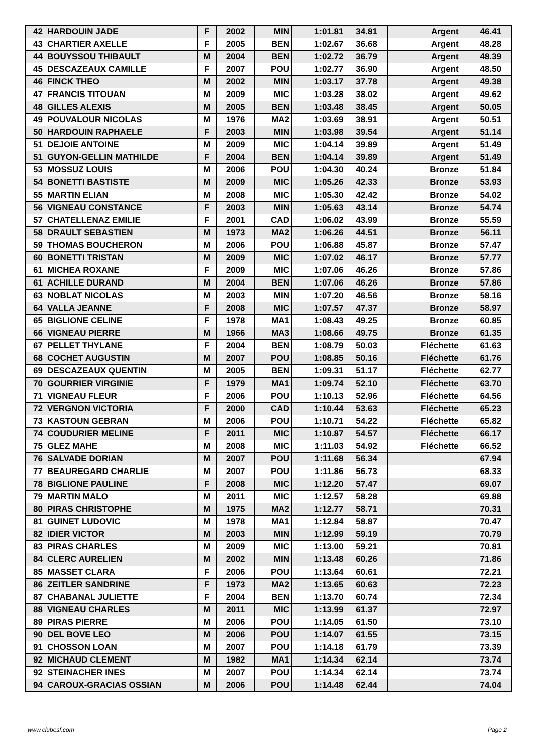| 42 | HARDOUIN JADE | F | 2002 | MIN | 1:01.81 | 34.81 | Argent | 46.41 |
| 43 | CHARTIER AXELLE | F | 2005 | BEN | 1:02.67 | 36.68 | Argent | 48.28 |
| 44 | BOUYSSOU THIBAULT | M | 2004 | BEN | 1:02.72 | 36.79 | Argent | 48.39 |
| 45 | DESCAZEAUX CAMILLE | F | 2007 | POU | 1:02.77 | 36.90 | Argent | 48.50 |
| 46 | FINCK THEO | M | 2002 | MIN | 1:03.17 | 37.78 | Argent | 49.38 |
| 47 | FRANCIS TITOUAN | M | 2009 | MIC | 1:03.28 | 38.02 | Argent | 49.62 |
| 48 | GILLES ALEXIS | M | 2005 | BEN | 1:03.48 | 38.45 | Argent | 50.05 |
| 49 | POUVALOUR NICOLAS | M | 1976 | MA2 | 1:03.69 | 38.91 | Argent | 50.51 |
| 50 | HARDOUIN RAPHAELE | F | 2003 | MIN | 1:03.98 | 39.54 | Argent | 51.14 |
| 51 | DEJOIE ANTOINE | M | 2009 | MIC | 1:04.14 | 39.89 | Argent | 51.49 |
| 51 | GUYON-GELLIN MATHILDE | F | 2004 | BEN | 1:04.14 | 39.89 | Argent | 51.49 |
| 53 | MOSSUZ LOUIS | M | 2006 | POU | 1:04.30 | 40.24 | Bronze | 51.84 |
| 54 | BONETTI BASTISTE | M | 2009 | MIC | 1:05.26 | 42.33 | Bronze | 53.93 |
| 55 | MARTIN ELIAN | M | 2008 | MIC | 1:05.30 | 42.42 | Bronze | 54.02 |
| 56 | VIGNEAU CONSTANCE | F | 2003 | MIN | 1:05.63 | 43.14 | Bronze | 54.74 |
| 57 | CHATELLENAZ EMILIE | F | 2001 | CAD | 1:06.02 | 43.99 | Bronze | 55.59 |
| 58 | DRAULT SEBASTIEN | M | 1973 | MA2 | 1:06.26 | 44.51 | Bronze | 56.11 |
| 59 | THOMAS BOUCHERON | M | 2006 | POU | 1:06.88 | 45.87 | Bronze | 57.47 |
| 60 | BONETTI TRISTAN | M | 2009 | MIC | 1:07.02 | 46.17 | Bronze | 57.77 |
| 61 | MICHEA ROXANE | F | 2009 | MIC | 1:07.06 | 46.26 | Bronze | 57.86 |
| 61 | ACHILLE DURAND | M | 2004 | BEN | 1:07.06 | 46.26 | Bronze | 57.86 |
| 63 | NOBLAT NICOLAS | M | 2003 | MIN | 1:07.20 | 46.56 | Bronze | 58.16 |
| 64 | VALLA JEANNE | F | 2008 | MIC | 1:07.57 | 47.37 | Bronze | 58.97 |
| 65 | BIGLIONE CELINE | F | 1978 | MA1 | 1:08.43 | 49.25 | Bronze | 60.85 |
| 66 | VIGNEAU PIERRE | M | 1966 | MA3 | 1:08.66 | 49.75 | Bronze | 61.35 |
| 67 | PELLET THYLANE | F | 2004 | BEN | 1:08.79 | 50.03 | Fléchette | 61.63 |
| 68 | COCHET AUGUSTIN | M | 2007 | POU | 1:08.85 | 50.16 | Fléchette | 61.76 |
| 69 | DESCAZEAUX QUENTIN | M | 2005 | BEN | 1:09.31 | 51.17 | Fléchette | 62.77 |
| 70 | GOURRIER VIRGINIE | F | 1979 | MA1 | 1:09.74 | 52.10 | Fléchette | 63.70 |
| 71 | VIGNEAU FLEUR | F | 2006 | POU | 1:10.13 | 52.96 | Fléchette | 64.56 |
| 72 | VERGNON VICTORIA | F | 2000 | CAD | 1:10.44 | 53.63 | Fléchette | 65.23 |
| 73 | KASTOUN GEBRAN | M | 2006 | POU | 1:10.71 | 54.22 | Fléchette | 65.82 |
| 74 | COUDURIER MELINE | F | 2011 | MIC | 1:10.87 | 54.57 | Fléchette | 66.17 |
| 75 | GLEZ MAHE | M | 2008 | MIC | 1:11.03 | 54.92 | Fléchette | 66.52 |
| 76 | SALVADE DORIAN | M | 2007 | POU | 1:11.68 | 56.34 | | 67.94 |
| 77 | BEAUREGARD CHARLIE | M | 2007 | POU | 1:11.86 | 56.73 | | 68.33 |
| 78 | BIGLIONE PAULINE | F | 2008 | MIC | 1:12.20 | 57.47 | | 69.07 |
| 79 | MARTIN MALO | M | 2011 | MIC | 1:12.57 | 58.28 | | 69.88 |
| 80 | PIRAS CHRISTOPHE | M | 1975 | MA2 | 1:12.77 | 58.71 | | 70.31 |
| 81 | GUINET LUDOVIC | M | 1978 | MA1 | 1:12.84 | 58.87 | | 70.47 |
| 82 | IDIER VICTOR | M | 2003 | MIN | 1:12.99 | 59.19 | | 70.79 |
| 83 | PIRAS CHARLES | M | 2009 | MIC | 1:13.00 | 59.21 | | 70.81 |
| 84 | CLERC AURELIEN | M | 2002 | MIN | 1:13.48 | 60.26 | | 71.86 |
| 85 | MASSET CLARA | F | 2006 | POU | 1:13.64 | 60.61 | | 72.21 |
| 86 | ZEITLER SANDRINE | F | 1973 | MA2 | 1:13.65 | 60.63 | | 72.23 |
| 87 | CHABANAL JULIETTE | F | 2004 | BEN | 1:13.70 | 60.74 | | 72.34 |
| 88 | VIGNEAU CHARLES | M | 2011 | MIC | 1:13.99 | 61.37 | | 72.97 |
| 89 | PIRAS PIERRE | M | 2006 | POU | 1:14.05 | 61.50 | | 73.10 |
| 90 | DEL BOVE LEO | M | 2006 | POU | 1:14.07 | 61.55 | | 73.15 |
| 91 | CHOSSON LOAN | M | 2007 | POU | 1:14.18 | 61.79 | | 73.39 |
| 92 | MICHAUD CLEMENT | M | 1982 | MA1 | 1:14.34 | 62.14 | | 73.74 |
| 92 | STEINACHER INES | M | 2007 | POU | 1:14.34 | 62.14 | | 73.74 |
| 94 | CAROUX-GRACIAS OSSIAN | M | 2006 | POU | 1:14.48 | 62.44 | | 74.04 |
www.clubesf.com Page 2